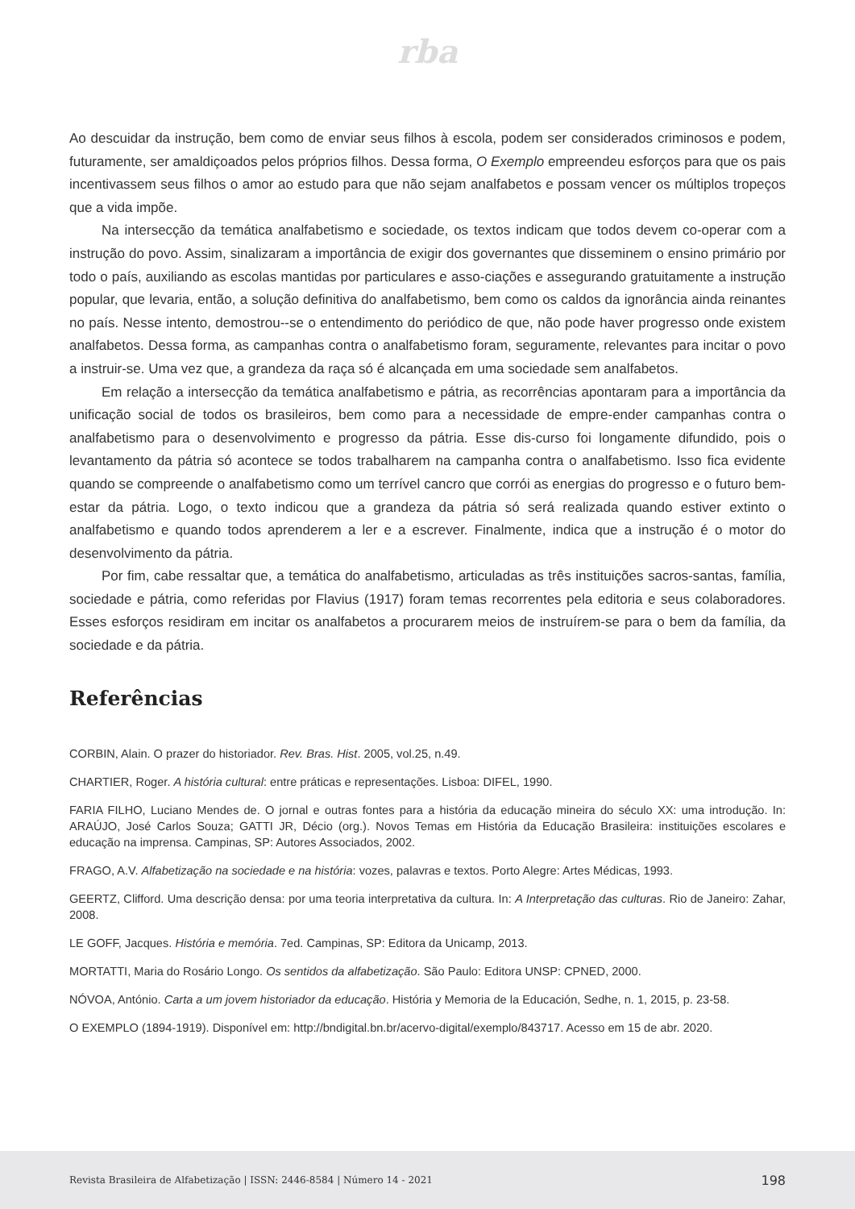rba
Ao descuidar da instrução, bem como de enviar seus filhos à escola, podem ser considerados criminosos e podem, futuramente, ser amaldiçoados pelos próprios filhos. Dessa forma, O Exemplo empreendeu esforços para que os pais incentivassem seus filhos o amor ao estudo para que não sejam analfabetos e possam vencer os múltiplos tropeços que a vida impõe.
Na intersecção da temática analfabetismo e sociedade, os textos indicam que todos devem co-operar com a instrução do povo. Assim, sinalizaram a importância de exigir dos governantes que disseminem o ensino primário por todo o país, auxiliando as escolas mantidas por particulares e asso-ciações e assegurando gratuitamente a instrução popular, que levaria, então, a solução definitiva do analfabetismo, bem como os caldos da ignorância ainda reinantes no país. Nesse intento, demostrou--se o entendimento do periódico de que, não pode haver progresso onde existem analfabetos. Dessa forma, as campanhas contra o analfabetismo foram, seguramente, relevantes para incitar o povo a instruir-se. Uma vez que, a grandeza da raça só é alcançada em uma sociedade sem analfabetos.
Em relação a intersecção da temática analfabetismo e pátria, as recorrências apontaram para a importância da unificação social de todos os brasileiros, bem como para a necessidade de empre-ender campanhas contra o analfabetismo para o desenvolvimento e progresso da pátria. Esse dis-curso foi longamente difundido, pois o levantamento da pátria só acontece se todos trabalharem na campanha contra o analfabetismo. Isso fica evidente quando se compreende o analfabetismo como um terrível cancro que corrói as energias do progresso e o futuro bem-estar da pátria. Logo, o texto indicou que a grandeza da pátria só será realizada quando estiver extinto o analfabetismo e quando todos aprenderem a ler e a escrever. Finalmente, indica que a instrução é o motor do desenvolvimento da pátria.
Por fim, cabe ressaltar que, a temática do analfabetismo, articuladas as três instituições sacros-santas, família, sociedade e pátria, como referidas por Flavius (1917) foram temas recorrentes pela editoria e seus colaboradores. Esses esforços residiram em incitar os analfabetos a procurarem meios de instruírem-se para o bem da família, da sociedade e da pátria.
Referências
CORBIN, Alain. O prazer do historiador. Rev. Bras. Hist. 2005, vol.25, n.49.
CHARTIER, Roger. A história cultural: entre práticas e representações. Lisboa: DIFEL, 1990.
FARIA FILHO, Luciano Mendes de. O jornal e outras fontes para a história da educação mineira do século XX: uma introdução. In: ARAÚJO, José Carlos Souza; GATTI JR, Décio (org.). Novos Temas em História da Educação Brasileira: instituições escolares e educação na imprensa. Campinas, SP: Autores Associados, 2002.
FRAGO, A.V. Alfabetização na sociedade e na história: vozes, palavras e textos. Porto Alegre: Artes Médicas, 1993.
GEERTZ, Clifford. Uma descrição densa: por uma teoria interpretativa da cultura. In: A Interpretação das culturas. Rio de Janeiro: Zahar, 2008.
LE GOFF, Jacques. História e memória. 7ed. Campinas, SP: Editora da Unicamp, 2013.
MORTATTI, Maria do Rosário Longo. Os sentidos da alfabetização. São Paulo: Editora UNSP: CPNED, 2000.
NÓVOA, António. Carta a um jovem historiador da educação. História y Memoria de la Educación, Sedhe, n. 1, 2015, p. 23-58.
O EXEMPLO (1894-1919). Disponível em: http://bndigital.bn.br/acervo-digital/exemplo/843717. Acesso em 15 de abr. 2020.
Revista Brasileira de Alfabetização | ISSN: 2446-8584 | Número 14 - 2021 198